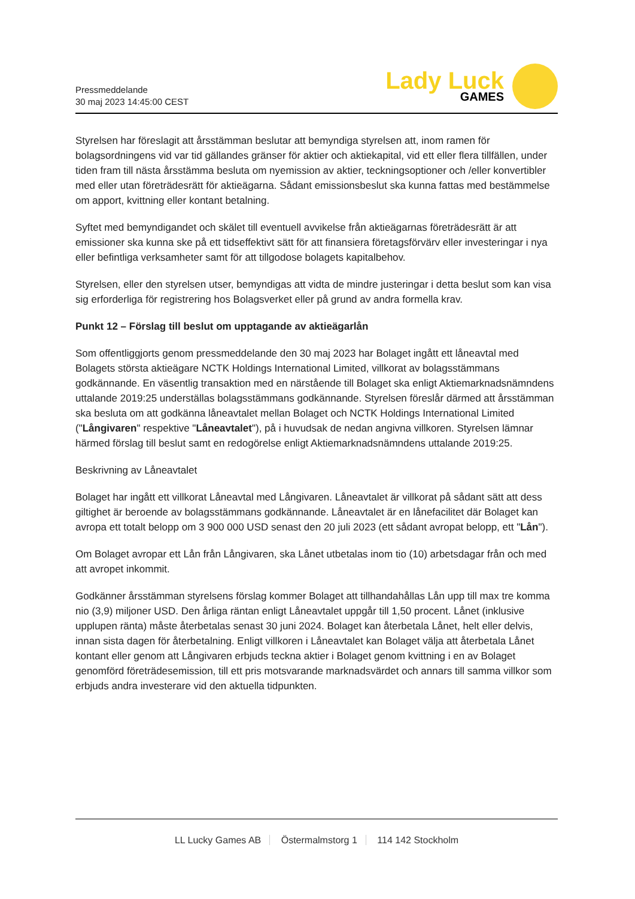Pressmeddelande
30 maj 2023 14:45:00 CEST
Lady Luck
GAMES
Styrelsen har föreslagit att årsstämman beslutar att bemyndiga styrelsen att, inom ramen för bolagsordningens vid var tid gällandes gränser för aktier och aktiekapital, vid ett eller flera tillfällen, under tiden fram till nästa årsstämma besluta om nyemission av aktier, teckningsoptioner och /eller konvertibler med eller utan företrädesrätt för aktieägarna. Sådant emissionsbeslut ska kunna fattas med bestämmelse om apport, kvittning eller kontant betalning.
Syftet med bemyndigandet och skälet till eventuell avvikelse från aktieägarnas företrädesrätt är att emissioner ska kunna ske på ett tidseffektivt sätt för att finansiera företagsförvärv eller investeringar i nya eller befintliga verksamheter samt för att tillgodose bolagets kapitalbehov.
Styrelsen, eller den styrelsen utser, bemyndigas att vidta de mindre justeringar i detta beslut som kan visa sig erforderliga för registrering hos Bolagsverket eller på grund av andra formella krav.
Punkt 12 – Förslag till beslut om upptagande av aktieägarlån
Som offentliggjorts genom pressmeddelande den 30 maj 2023 har Bolaget ingått ett låneavtal med Bolagets största aktieägare NCTK Holdings International Limited, villkorat av bolagsstämmans godkännande. En väsentlig transaktion med en närstående till Bolaget ska enligt Aktiemarknadsnämndens uttalande 2019:25 underställas bolagsstämmans godkännande. Styrelsen föreslår därmed att årsstämman ska besluta om att godkänna låneavtalet mellan Bolaget och NCTK Holdings International Limited ("Långivaren" respektive "Låneavtalet"), på i huvudsak de nedan angivna villkoren. Styrelsen lämnar härmed förslag till beslut samt en redogörelse enligt Aktiemarknadsnämndens uttalande 2019:25.
Beskrivning av Låneavtalet
Bolaget har ingått ett villkorat Låneavtal med Långivaren. Låneavtalet är villkorat på sådant sätt att dess giltighet är beroende av bolagsstämmans godkännande. Låneavtalet är en lånefacilitet där Bolaget kan avropa ett totalt belopp om 3 900 000 USD senast den 20 juli 2023 (ett sådant avropat belopp, ett "Lån").
Om Bolaget avropar ett Lån från Långivaren, ska Lånet utbetalas inom tio (10) arbetsdagar från och med att avropet inkommit.
Godkänner årsstämman styrelsens förslag kommer Bolaget att tillhandahållas Lån upp till max tre komma nio (3,9) miljoner USD. Den årliga räntan enligt Låneavtalet uppgår till 1,50 procent. Lånet (inklusive upplupen ränta) måste återbetalas senast 30 juni 2024. Bolaget kan återbetala Lånet, helt eller delvis, innan sista dagen för återbetalning. Enligt villkoren i Låneavtalet kan Bolaget välja att återbetala Lånet kontant eller genom att Långivaren erbjuds teckna aktier i Bolaget genom kvittning i en av Bolaget genomförd företrädesemission, till ett pris motsvarande marknadsvärdet och annars till samma villkor som erbjuds andra investerare vid den aktuella tidpunkten.
LL Lucky Games AB Östermalmstorg 1 114 142 Stockholm